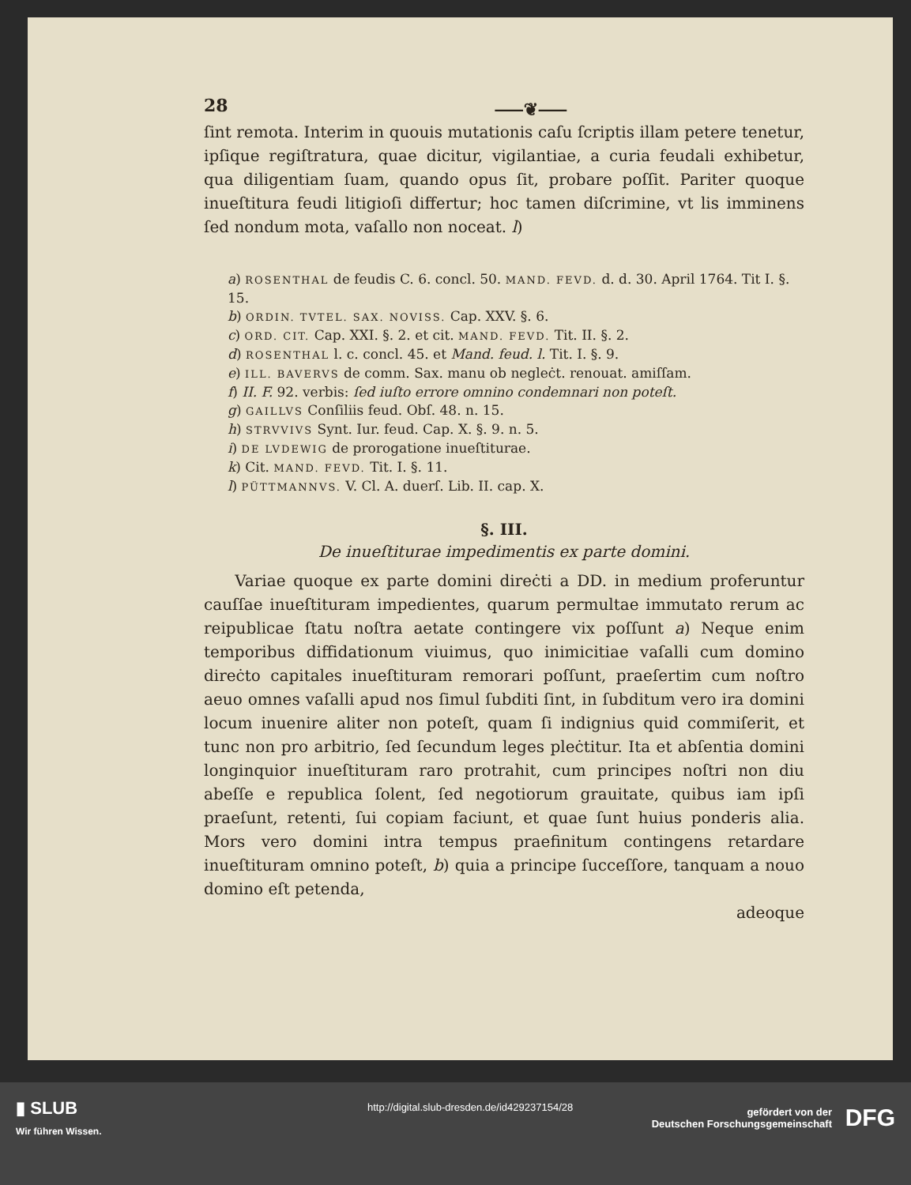28 ⸺❦⸺
ſint remota. Interim in quouis mutationis caſu ſcriptis illam petere tenetur, ipſique regiſtratura, quae dicitur, vigilantiae, a curia feudali exhibetur, qua diligentiam ſuam, quando opus ſit, probare poſſit. Pariter quoque inueſtitura feudi litigioſi differtur; hoc tamen diſcrimine, vt lis imminens ſed nondum mota, vaſallo non noceat. l)
a) ROSENTHAL de feudis C. 6. concl. 50. MAND. FEVD. d. d. 30. April 1764. Tit I. §. 15.
b) ORDIN. TVTEL. SAX. NOVISS. Cap. XXV. §. 6.
c) ORD. CIT. Cap. XXI. §. 2. et cit. MAND. FEVD. Tit. II. §. 2.
d) ROSENTHAL l. c. concl. 45. et Mand. feud. l. Tit. I. §. 9.
e) ILL. BAVERVS de comm. Sax. manu ob negleċt. renouat. amiſſam.
f) II. F. 92. verbis: ſed iuſto errore omnino condemnari non poteſt.
g) GAILLVS Conſiliis feud. Obſ. 48. n. 15.
h) STRVVIVS Synt. Iur. feud. Cap. X. §. 9. n. 5.
i) DE LVDEWIG de prorogatione inueſtiturae.
k) Cit. MAND. FEVD. Tit. I. §. 11.
l) PÜTTMANNVS. V. Cl. A. duerſ. Lib. II. cap. X.
§. III.
De inueſtiturae impedimentis ex parte domini.
Variae quoque ex parte domini direċti a DD. in medium proferuntur cauſſae inueſtituram impedientes, quarum permultae immutato rerum ac reipublicae ſtatu noſtra aetate contingere vix poſſunt a) Neque enim temporibus diffidationum viuimus, quo inimicitiae vaſalli cum domino direċto capitales inueſtituram remorari poſſunt, praeſertim cum noſtro aeuo omnes vaſalli apud nos ſimul ſubditi ſint, in ſubditum vero ira domini locum inuenire aliter non poteſt, quam ſi indignius quid commiſerit, et tunc non pro arbitrio, ſed ſecundum leges pleċtitur. Ita et abſentia domini longinquior inueſtituram raro protrahit, cum principes noſtri non diu abeſſe e republica ſolent, ſed negotiorum grauitate, quibus iam ipſi praeſunt, retenti, ſui copiam faciunt, et quae ſunt huius ponderis alia. Mors vero domini intra tempus praefinitum contingens retardare inueſtituram omnino poteſt, b) quia a principe ſucceſſore, tanquam a nouo domino eſt petenda,
adeoque
▮ SLUB
Wir führen Wissen.
http://digital.slub-dresden.de/id429237154/28
gefördert von der
Deutschen Forschungsgemeinschaft
DFG